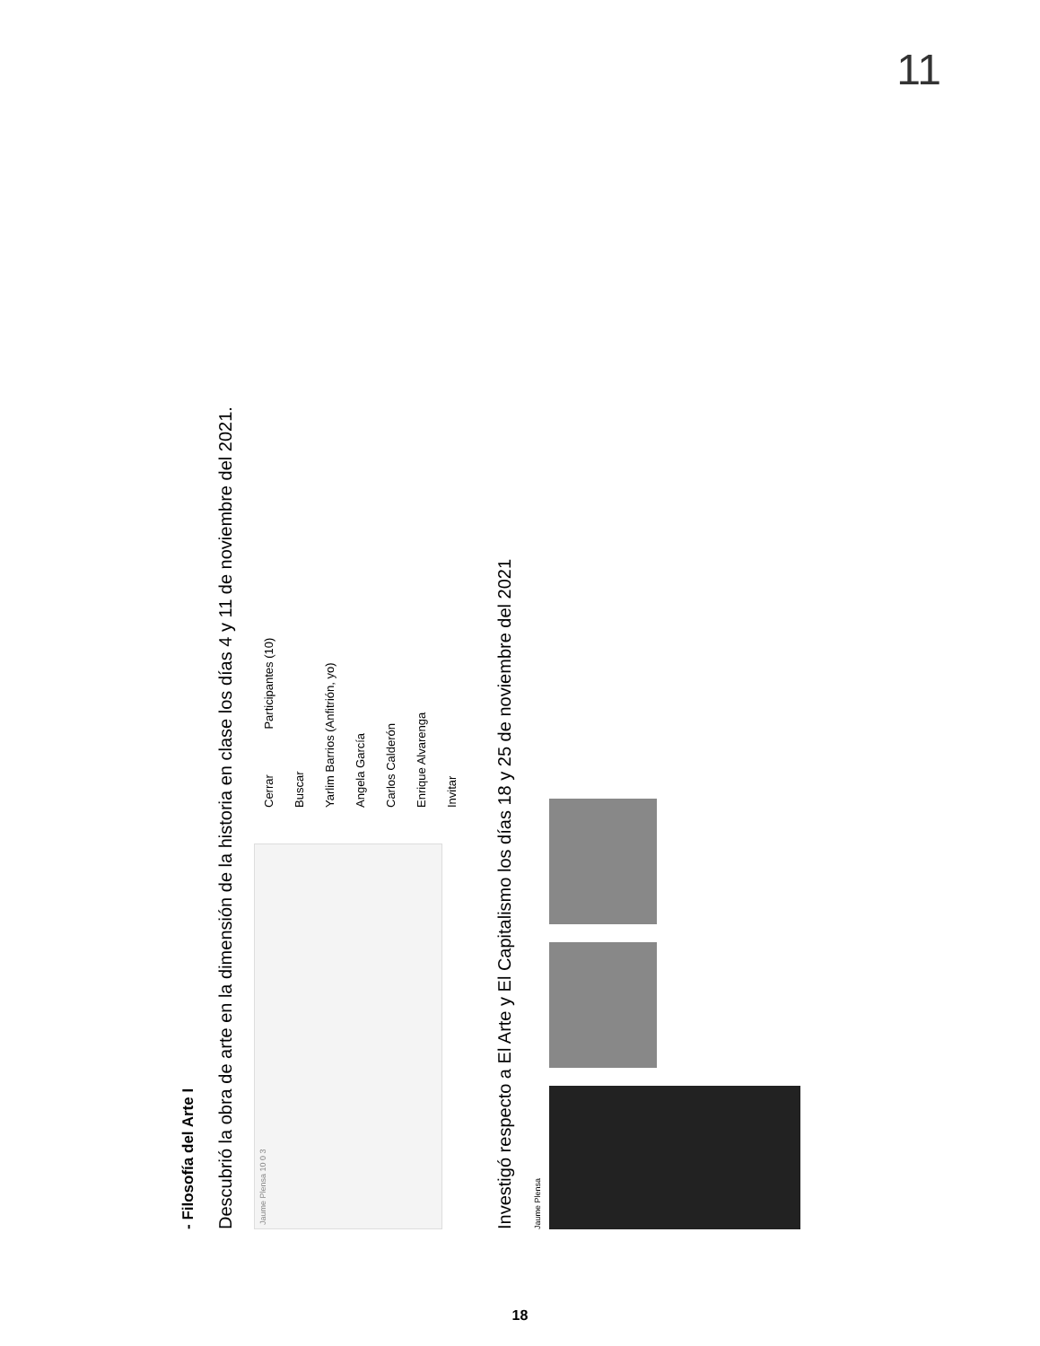11
- Filosofía del Arte I
Descubrió la obra de arte en la dimensión de la historia en clase los días 4 y 11 de noviembre del 2021.
Jaume Plensa 10 0 3
Cerrar Participantes (10)
Buscar
Yarlim Barrios (Anfitrión, yo)
Angela García
Carlos Calderón
Enrique Alvarenga
Invitar
Investigó respecto a El Arte y El Capitalismo los días 18 y 25 de noviembre del 2021
Jaume Plensa
18